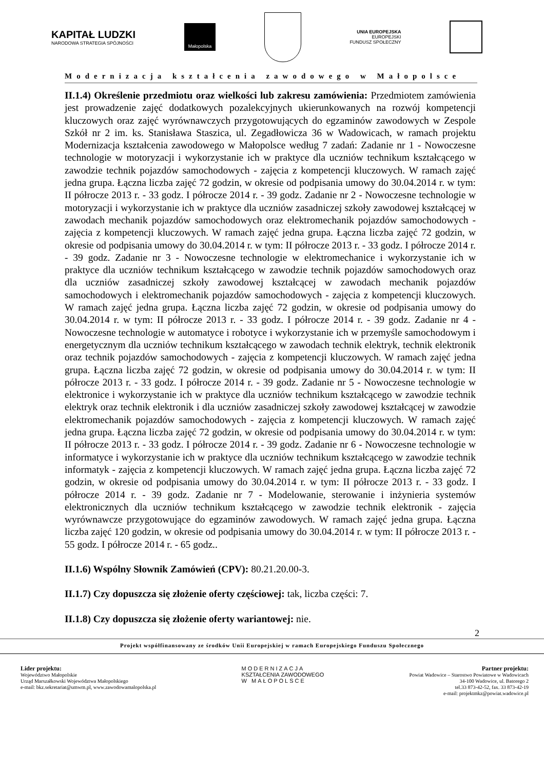KAPITAŁ LUDZKI
NARODOWA STRATEGIA SPÓJNOŚCI
Małopolska
UNIA EUROPEJSKA
EUROPEJSKI
FUNDUSZ SPOŁECZNY
Modernizacja kształcenia zawodowego w Małopolsce
II.1.4) Określenie przedmiotu oraz wielkości lub zakresu zamówienia: Przedmiotem zamówienia jest prowadzenie zajęć dodatkowych pozalekcyjnych ukierunkowanych na rozwój kompetencji kluczowych oraz zajęć wyrównawczych przygotowujących do egzaminów zawodowych w Zespole Szkół nr 2 im. ks. Stanisława Staszica, ul. Zegadłowicza 36 w Wadowicach, w ramach projektu Modernizacja kształcenia zawodowego w Małopolsce według 7 zadań: Zadanie nr 1 - Nowoczesne technologie w motoryzacji i wykorzystanie ich w praktyce dla uczniów technikum kształcącego w zawodzie technik pojazdów samochodowych - zajęcia z kompetencji kluczowych. W ramach zajęć jedna grupa. Łączna liczba zajęć 72 godzin, w okresie od podpisania umowy do 30.04.2014 r. w tym: II półrocze 2013 r. - 33 godz. I półrocze 2014 r. - 39 godz. Zadanie nr 2 - Nowoczesne technologie w motoryzacji i wykorzystanie ich w praktyce dla uczniów zasadniczej szkoły zawodowej kształcącej w zawodach mechanik pojazdów samochodowych oraz elektromechanik pojazdów samochodowych - zajęcia z kompetencji kluczowych. W ramach zajęć jedna grupa. Łączna liczba zajęć 72 godzin, w okresie od podpisania umowy do 30.04.2014 r. w tym: II półrocze 2013 r. - 33 godz. I półrocze 2014 r. - 39 godz. Zadanie nr 3 - Nowoczesne technologie w elektromechanice i wykorzystanie ich w praktyce dla uczniów technikum kształcącego w zawodzie technik pojazdów samochodowych oraz dla uczniów zasadniczej szkoły zawodowej kształcącej w zawodach mechanik pojazdów samochodowych i elektromechanik pojazdów samochodowych - zajęcia z kompetencji kluczowych. W ramach zajęć jedna grupa. Łączna liczba zajęć 72 godzin, w okresie od podpisania umowy do 30.04.2014 r. w tym: II półrocze 2013 r. - 33 godz. I półrocze 2014 r. - 39 godz. Zadanie nr 4 - Nowoczesne technologie w automatyce i robotyce i wykorzystanie ich w przemyśle samochodowym i energetycznym dla uczniów technikum kształcącego w zawodach technik elektryk, technik elektronik oraz technik pojazdów samochodowych - zajęcia z kompetencji kluczowych. W ramach zajęć jedna grupa. Łączna liczba zajęć 72 godzin, w okresie od podpisania umowy do 30.04.2014 r. w tym: II półrocze 2013 r. - 33 godz. I półrocze 2014 r. - 39 godz. Zadanie nr 5 - Nowoczesne technologie w elektronice i wykorzystanie ich w praktyce dla uczniów technikum kształcącego w zawodzie technik elektryk oraz technik elektronik i dla uczniów zasadniczej szkoły zawodowej kształcącej w zawodzie elektromechanik pojazdów samochodowych - zajęcia z kompetencji kluczowych. W ramach zajęć jedna grupa. Łączna liczba zajęć 72 godzin, w okresie od podpisania umowy do 30.04.2014 r. w tym: II półrocze 2013 r. - 33 godz. I półrocze 2014 r. - 39 godz. Zadanie nr 6 - Nowoczesne technologie w informatyce i wykorzystanie ich w praktyce dla uczniów technikum kształcącego w zawodzie technik informatyk - zajęcia z kompetencji kluczowych. W ramach zajęć jedna grupa. Łączna liczba zajęć 72 godzin, w okresie od podpisania umowy do 30.04.2014 r. w tym: II półrocze 2013 r. - 33 godz. I półrocze 2014 r. - 39 godz. Zadanie nr 7 - Modelowanie, sterowanie i inżynieria systemów elektronicznych dla uczniów technikum kształcącego w zawodzie technik elektronik - zajęcia wyrównawcze przygotowujące do egzaminów zawodowych. W ramach zajęć jedna grupa. Łączna liczba zajęć 120 godzin, w okresie od podpisania umowy do 30.04.2014 r. w tym: II półrocze 2013 r. - 55 godz. I półrocze 2014 r. - 65 godz..
II.1.6) Wspólny Słownik Zamówień (CPV): 80.21.20.00-3.
II.1.7) Czy dopuszcza się złożenie oferty częściowej: tak, liczba części: 7.
II.1.8) Czy dopuszcza się złożenie oferty wariantowej: nie.
2
Projekt współfinansowany ze środków Unii Europejskiej w ramach Europejskiego Funduszu Społecznego
Lider projektu:
Województwo Małopolskie
Urząd Marszałkowski Województwa Małopolskiego
e-mail: bkz.sekretariat@umwm.pl, www.zawodowamalopolska.pl
MODERNIZACJA
KSZTAŁCENIA ZAWODOWEGO
W MAŁOPOLSCE
Partner projektu:
Powiat Wadowice – Starostwo Powiatowe w Wadowicach
34-100 Wadowice, ul. Batorego 2
tel.33 873-42-52, fax. 33 873-42-19
e-mail: projektmkz@powiat.wadowice.pl